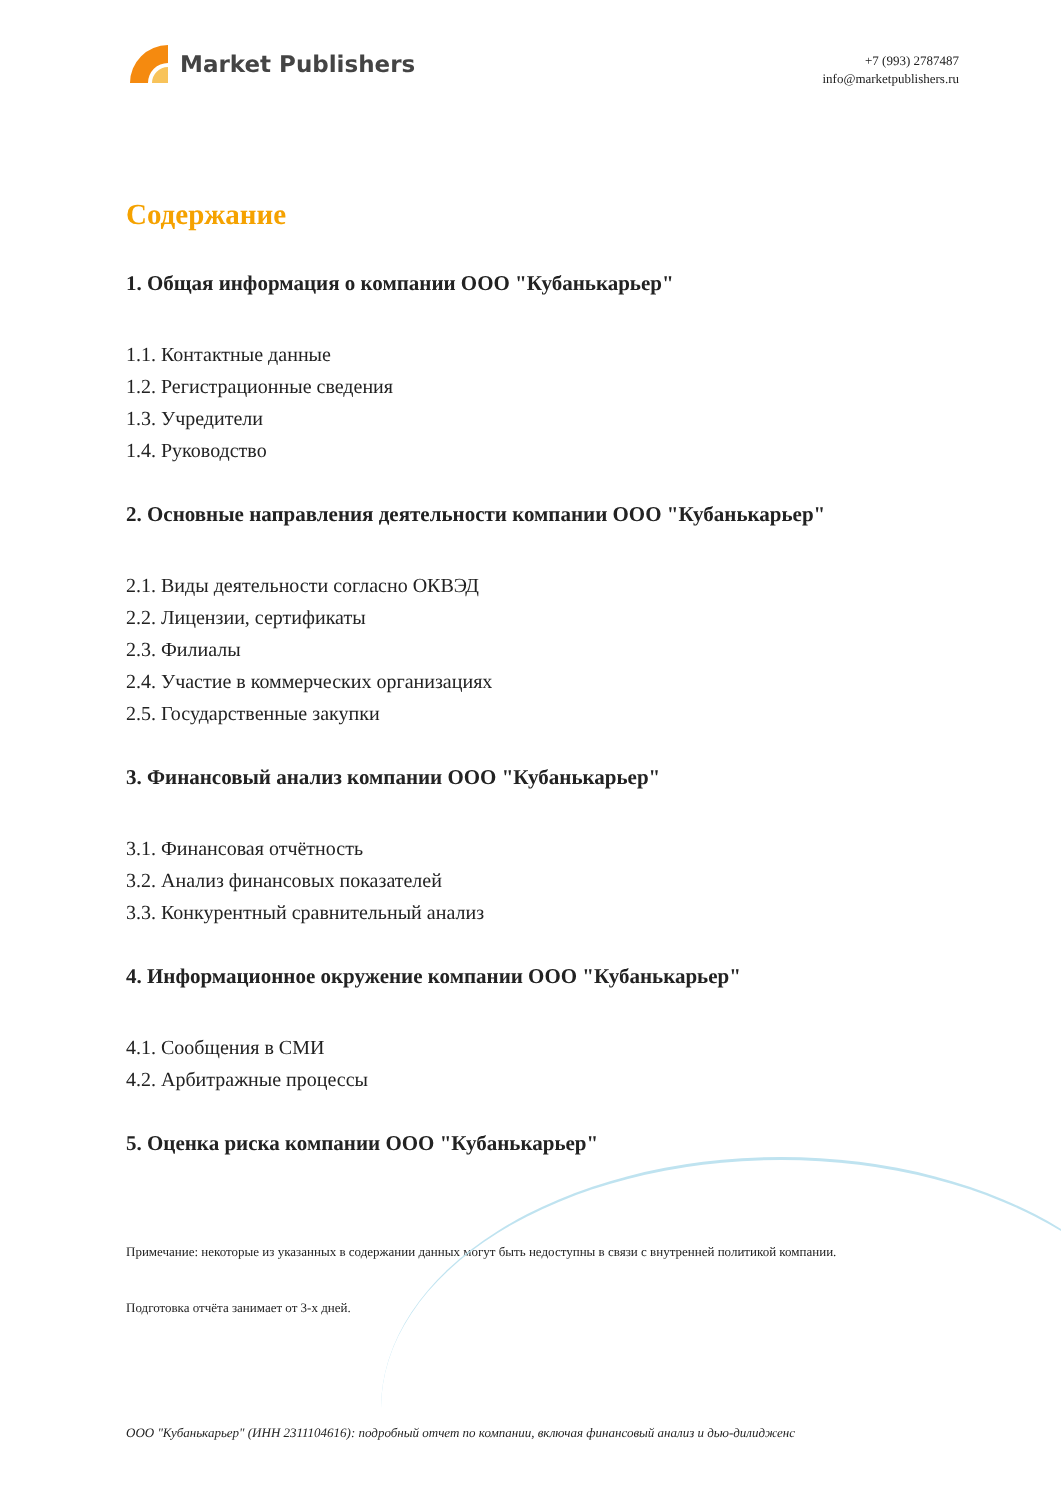Market Publishers
+7 (993) 2787487
info@marketpublishers.ru
Содержание
1. Общая информация о компании ООО "Кубанькарьер"
1.1. Контактные данные
1.2. Регистрационные сведения
1.3. Учредители
1.4. Руководство
2. Основные направления деятельности компании ООО "Кубанькарьер"
2.1. Виды деятельности согласно ОКВЭД
2.2. Лицензии, сертификаты
2.3. Филиалы
2.4. Участие в коммерческих организациях
2.5. Государственные закупки
3. Финансовый анализ компании ООО "Кубанькарьер"
3.1. Финансовая отчётность
3.2. Анализ финансовых показателей
3.3. Конкурентный сравнительный анализ
4. Информационное окружение компании ООО "Кубанькарьер"
4.1. Сообщения в СМИ
4.2. Арбитражные процессы
5. Оценка риска компании ООО "Кубанькарьер"
Примечание: некоторые из указанных в содержании данных могут быть недоступны в связи с внутренней политикой компании.
Подготовка отчёта занимает от 3-х дней.
ООО "Кубанькарьер" (ИНН 2311104616): подробный отчет по компании, включая финансовый анализ и дью-дилидженс